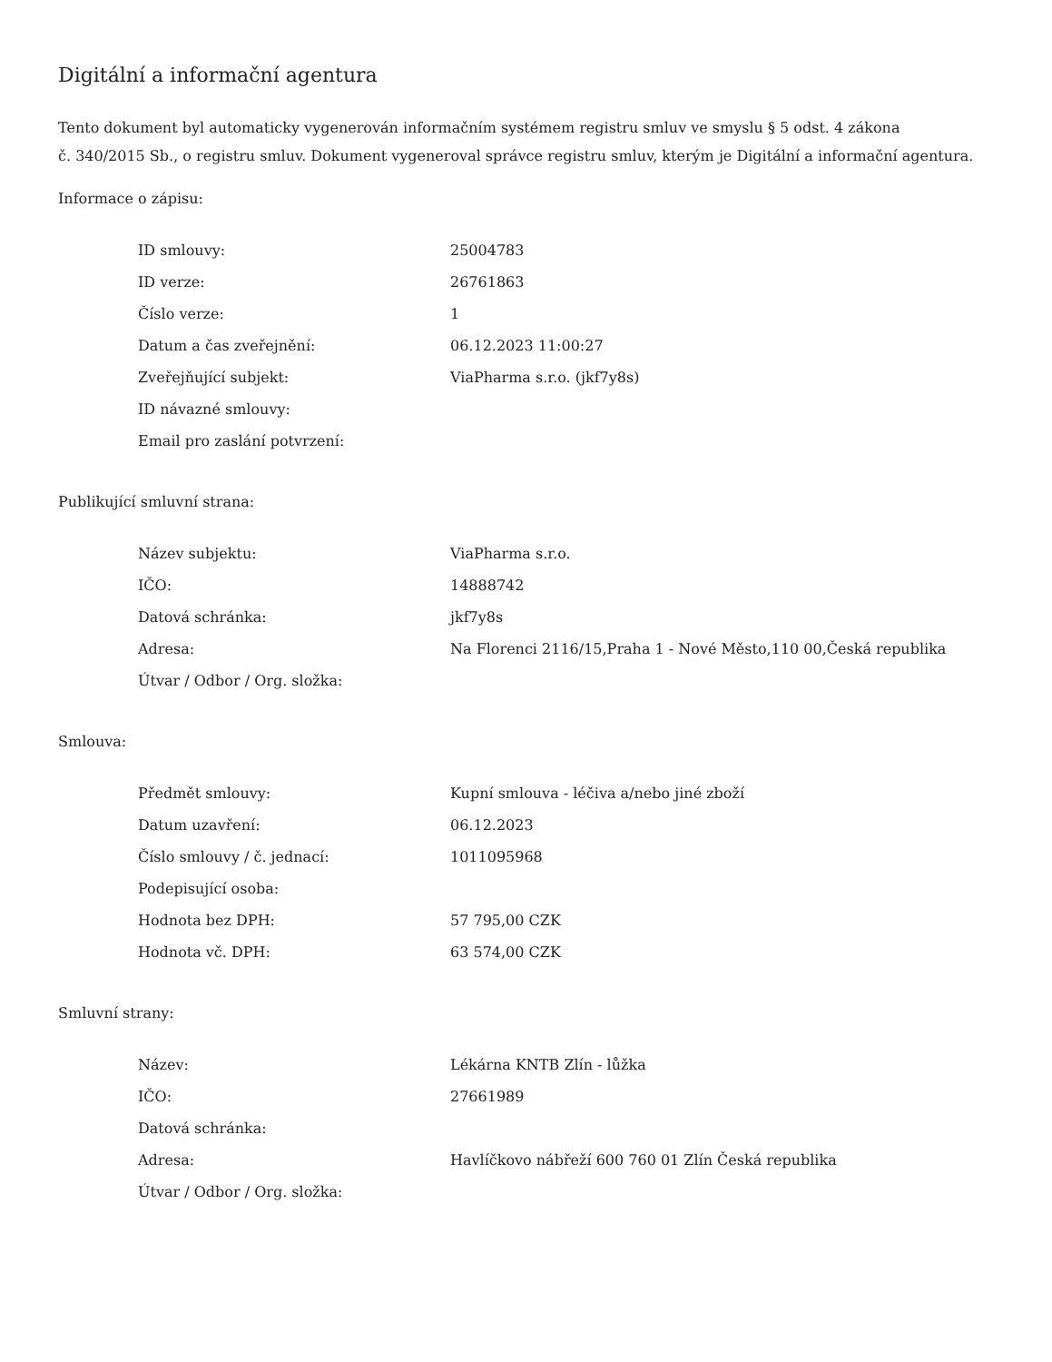Digitální a informační agentura
Tento dokument byl automaticky vygenerován informačním systémem registru smluv ve smyslu § 5 odst. 4 zákona
č. 340/2015 Sb., o registru smluv. Dokument vygeneroval správce registru smluv, kterým je Digitální a informační agentura.
Informace o zápisu:
| ID smlouvy: | 25004783 |
| ID verze: | 26761863 |
| Číslo verze: | 1 |
| Datum a čas zveřejnění: | 06.12.2023 11:00:27 |
| Zveřejňující subjekt: | ViaPharma s.r.o. (jkf7y8s) |
| ID návazné smlouvy: | |
| Email pro zaslání potvrzení: | |
Publikující smluvní strana:
| Název subjektu: | ViaPharma s.r.o. |
| IČO: | 14888742 |
| Datová schránka: | jkf7y8s |
| Adresa: | Na Florenci 2116/15,Praha 1 - Nové Město,110 00,Česká republika |
| Útvar / Odbor / Org. složka: | |
Smlouva:
| Předmět smlouvy: | Kupní smlouva - léčiva a/nebo jiné zboží |
| Datum uzavření: | 06.12.2023 |
| Číslo smlouvy / č. jednací: | 1011095968 |
| Podepisující osoba: | |
| Hodnota bez DPH: | 57 795,00 CZK |
| Hodnota vč. DPH: | 63 574,00 CZK |
Smluvní strany:
| Název: | Lékárna KNTB Zlín - lůžka |
| IČO: | 27661989 |
| Datová schránka: | |
| Adresa: | Havlíčkovo nábřeží 600 760 01 Zlín Česká republika |
| Útvar / Odbor / Org. složka: | |